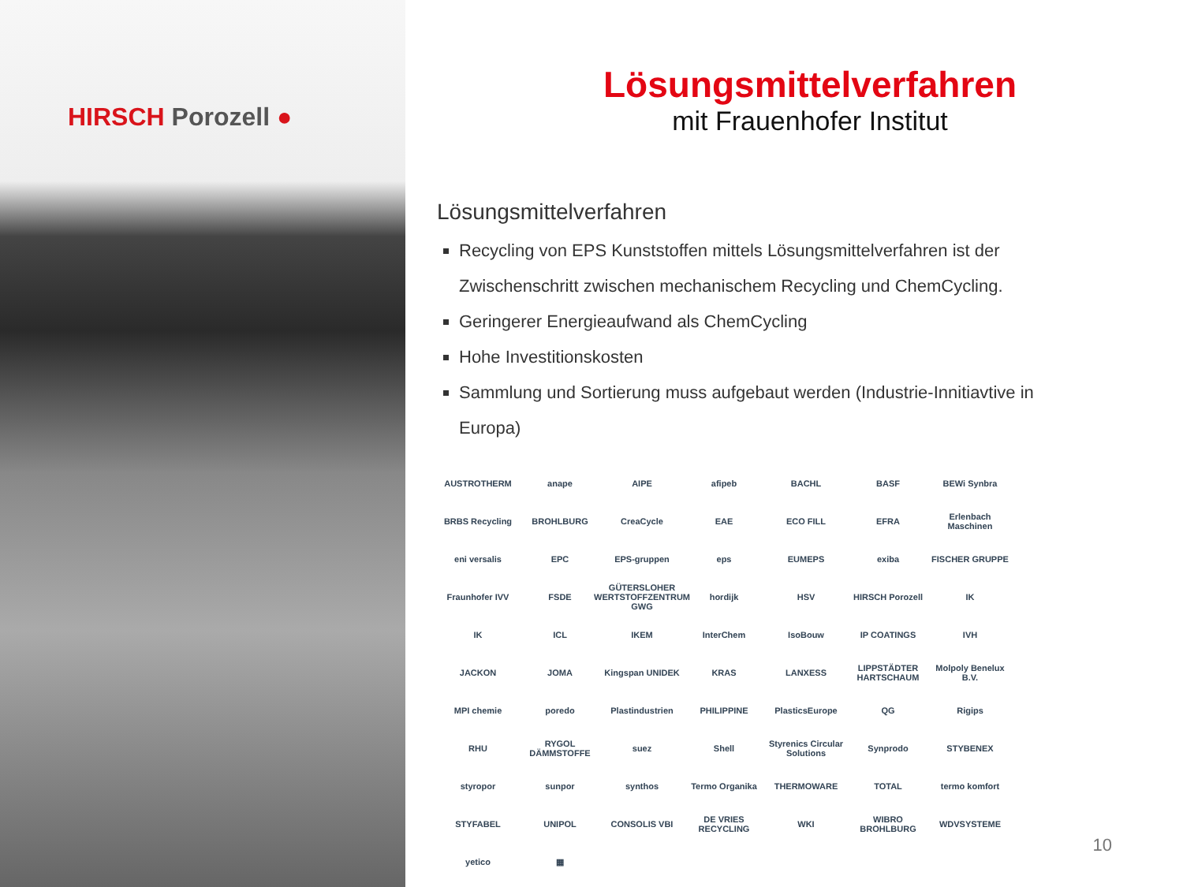HIRSCH Porozell ●
Lösungsmittelverfahren
mit Frauenhofer Institut
Lösungsmittelverfahren
Recycling von EPS Kunststoffen mittels Lösungsmittelverfahren ist der Zwischenschritt zwischen mechanischem Recycling und ChemCycling.
Geringerer Energieaufwand als ChemCycling
Hohe Investitionskosten
Sammlung und Sortierung muss aufgebaut werden (Industrie-Innitiavtive in Europa)
AUSTROTHERM
anape
AIPE
afipeb
BACHL
BASF
BEWi Synbra
BRBS Recycling
BROHLBURG
CreaCycle
EAE
ECO FILL
EFRA
Erlenbach Maschinen
eni versalis
EPC
EPS-gruppen
eps
EUMEPS
exiba
FISCHER GRUPPE
Fraunhofer IVV
FSDE
GÜTERSLOHER WERTSTOFFZENTRUM GWG
hordijk
HSV
HIRSCH Porozell
IK
IK
ICL
IKEM
InterChem
IsoBouw
IP COATINGS
IVH
JACKON
JOMA
Kingspan UNIDEK
KRAS
LANXESS
LIPPSTÄDTER HARTSCHAUM
Molpoly Benelux B.V.
MPI chemie
poredo
Plastindustrien
PHILIPPINE
PlasticsEurope
QG
Rigips
RHU
RYGOL DÄMMSTOFFE
suez
Shell
Styrenics Circular Solutions
Synprodo
STYBENEX
styropor
sunpor
synthos
Termo Organika
THERMOWARE
TOTAL
termo komfort
STYFABEL
UNIPOL
CONSOLIS VBI
DE VRIES RECYCLING
WKI
WIBRO BROHLBURG
WDVSYSTEME
yetico
▦
10